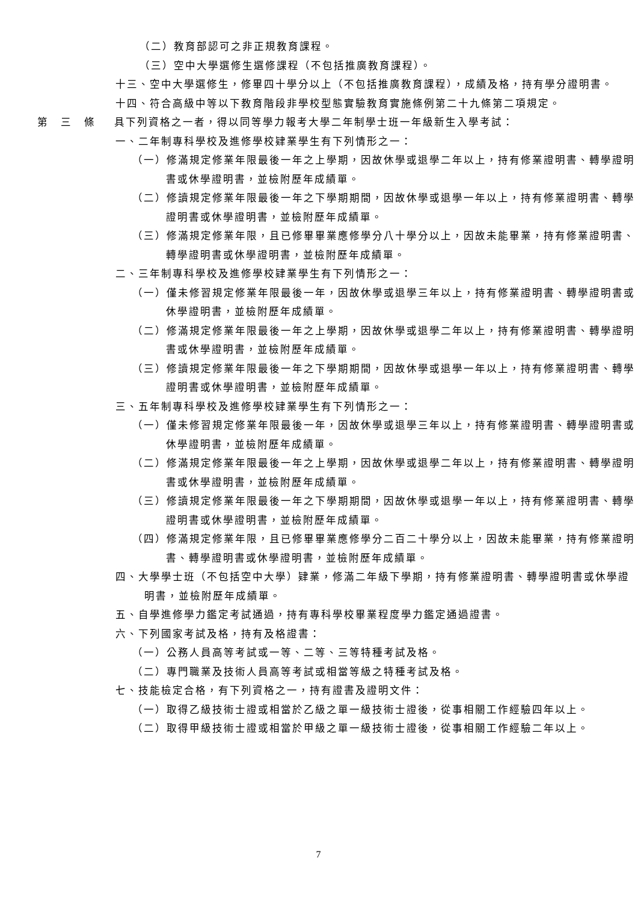（二）教育部認可之非正規教育課程。
（三）空中大學選修生選修課程（不包括推廣教育課程）。
十三、空中大學選修生，修畢四十學分以上（不包括推廣教育課程），成績及格，持有學分證明書。
十四、符合高級中等以下教育階段非學校型態實驗教育實施條例第二十九條第二項規定。
第三條 具下列資格之一者，得以同等學力報考大學二年制學士班一年級新生入學考試：
一、二年制專科學校及進修學校肄業學生有下列情形之一：
（一）修滿規定修業年限最後一年之上學期，因故休學或退學二年以上，持有修業證明書、轉學證明書或休學證明書，並檢附歷年成績單。
（二）修讀規定修業年限最後一年之下學期期間，因故休學或退學一年以上，持有修業證明書、轉學證明書或休學證明書，並檢附歷年成績單。
（三）修滿規定修業年限，且已修畢畢業應修學分八十學分以上，因故未能畢業，持有修業證明書、轉學證明書或休學證明書，並檢附歷年成績單。
二、三年制專科學校及進修學校肄業學生有下列情形之一：
（一）僅未修習規定修業年限最後一年，因故休學或退學三年以上，持有修業證明書、轉學證明書或休學證明書，並檢附歷年成績單。
（二）修滿規定修業年限最後一年之上學期，因故休學或退學二年以上，持有修業證明書、轉學證明書或休學證明書，並檢附歷年成績單。
（三）修讀規定修業年限最後一年之下學期期間，因故休學或退學一年以上，持有修業證明書、轉學證明書或休學證明書，並檢附歷年成績單。
三、五年制專科學校及進修學校肄業學生有下列情形之一：
（一）僅未修習規定修業年限最後一年，因故休學或退學三年以上，持有修業證明書、轉學證明書或休學證明書，並檢附歷年成績單。
（二）修滿規定修業年限最後一年之上學期，因故休學或退學二年以上，持有修業證明書、轉學證明書或休學證明書，並檢附歷年成績單。
（三）修讀規定修業年限最後一年之下學期期間，因故休學或退學一年以上，持有修業證明書、轉學證明書或休學證明書，並檢附歷年成績單。
（四）修滿規定修業年限，且已修畢畢業應修學分二百二十學分以上，因故未能畢業，持有修業證明書、轉學證明書或休學證明書，並檢附歷年成績單。
四、大學學士班（不包括空中大學）肄業，修滿二年級下學期，持有修業證明書、轉學證明書或休學證明書，並檢附歷年成績單。
五、自學進修學力鑑定考試通過，持有專科學校畢業程度學力鑑定通過證書。
六、下列國家考試及格，持有及格證書：
（一）公務人員高等考試或一等、二等、三等特種考試及格。
（二）專門職業及技術人員高等考試或相當等級之特種考試及格。
七、技能檢定合格，有下列資格之一，持有證書及證明文件：
（一）取得乙級技術士證或相當於乙級之單一級技術士證後，從事相關工作經驗四年以上。
（二）取得甲級技術士證或相當於甲級之單一級技術士證後，從事相關工作經驗二年以上。
7